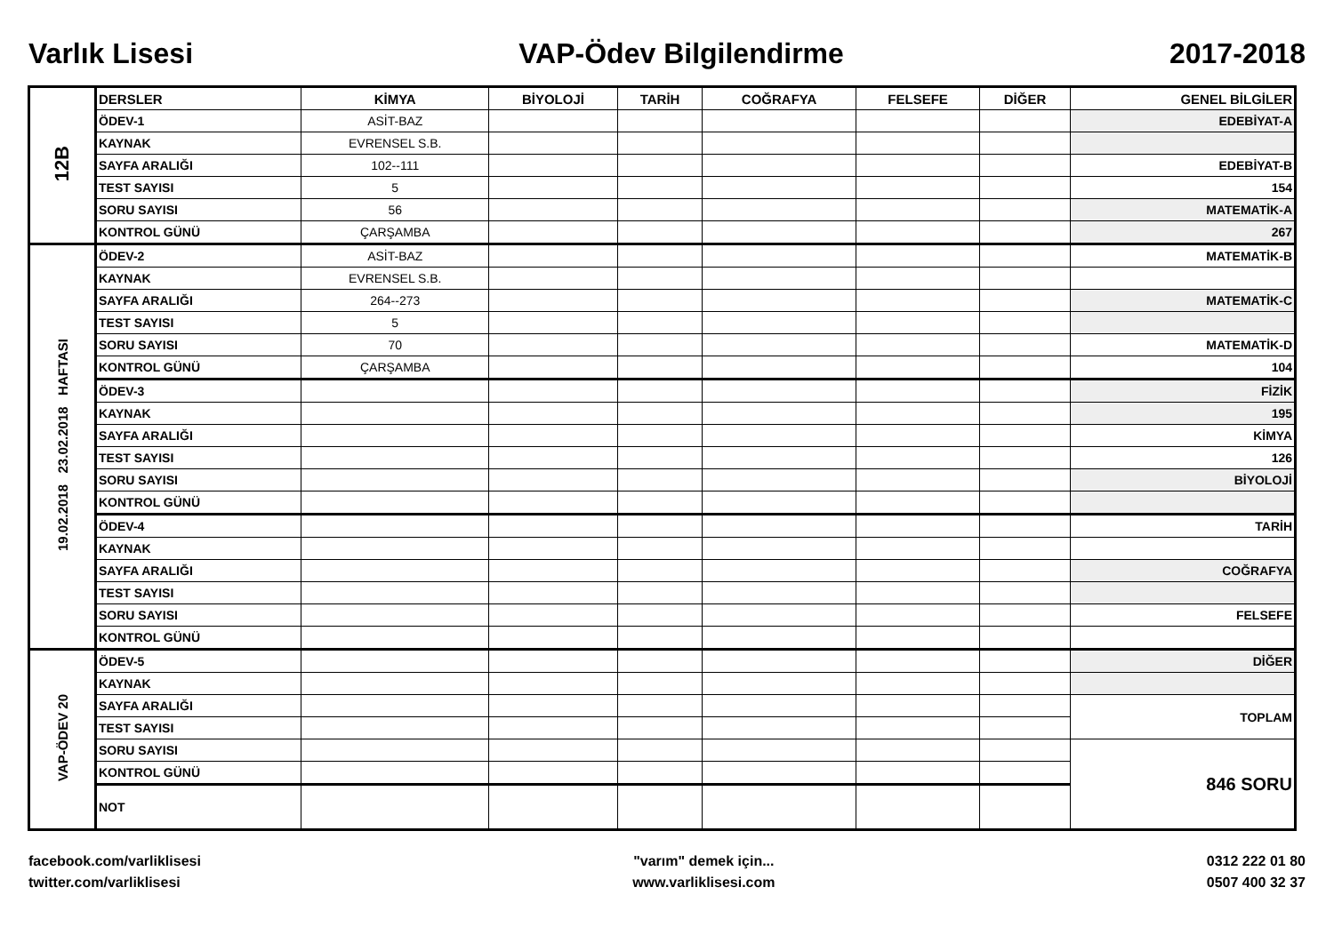Varlık Lisesi VAP-Ödev Bilgilendirme 2017-2018
| 12B | DERSLER | KİMYA | BİYOLOJİ | TARİH | COĞRAFYA | FELSEFE | DİĞER | GENEL BİLGİLER |
| | ÖDEV-1 | ASİT-BAZ | | | | | | EDEBİYAT-A |
| | KAYNAK | EVRENSEL S.B. | | | | | | |
| | SAYFA ARALIĞI | 102--111 | | | | | | EDEBİYAT-B |
| | TEST SAYISI | 5 | | | | | | 154 |
| | SORU SAYISI | 56 | | | | | | MATEMATİK-A |
| | KONTROL GÜNÜ | ÇARŞAMBA | | | | | | 267 |
| 19.02.2018 23.02.2018 HAFTASI | ÖDEV-2 | ASİT-BAZ | | | | | | MATEMATİK-B |
| | KAYNAK | EVRENSEL S.B. | | | | | | |
| | SAYFA ARALIĞI | 264--273 | | | | | | MATEMATİK-C |
| | TEST SAYISI | 5 | | | | | | |
| | SORU SAYISI | 70 | | | | | | MATEMATİK-D |
| | KONTROL GÜNÜ | ÇARŞAMBA | | | | | | 104 |
| | ÖDEV-3 | | | | | | | FİZİK |
| | KAYNAK | | | | | | | 195 |
| | SAYFA ARALIĞI | | | | | | | KİMYA |
| | TEST SAYISI | | | | | | | 126 |
| | SORU SAYISI | | | | | | | BİYOLOJİ |
| | KONTROL GÜNÜ | | | | | | | |
| | ÖDEV-4 | | | | | | | TARİH |
| | KAYNAK | | | | | | | |
| | SAYFA ARALIĞI | | | | | | | COĞRAFYA |
| | TEST SAYISI | | | | | | | |
| | SORU SAYISI | | | | | | | FELSEFE |
| | KONTROL GÜNÜ | | | | | | | |
| VAP-ÖDEV 20 | ÖDEV-5 | | | | | | | DİĞER |
| | KAYNAK | | | | | | | |
| | SAYFA ARALIĞI | | | | | | | TOPLAM |
| | TEST SAYISI | | | | | | | |
| | SORU SAYISI | | | | | | | 846 SORU |
| | KONTROL GÜNÜ | | | | | | | |
| | NOT | | | | | | | |
facebook.com/varliklisesi
twitter.com/varliklisesi
"varım" demek için...
www.varliklisesi.com
0312 222 01 80
0507 400 32 37